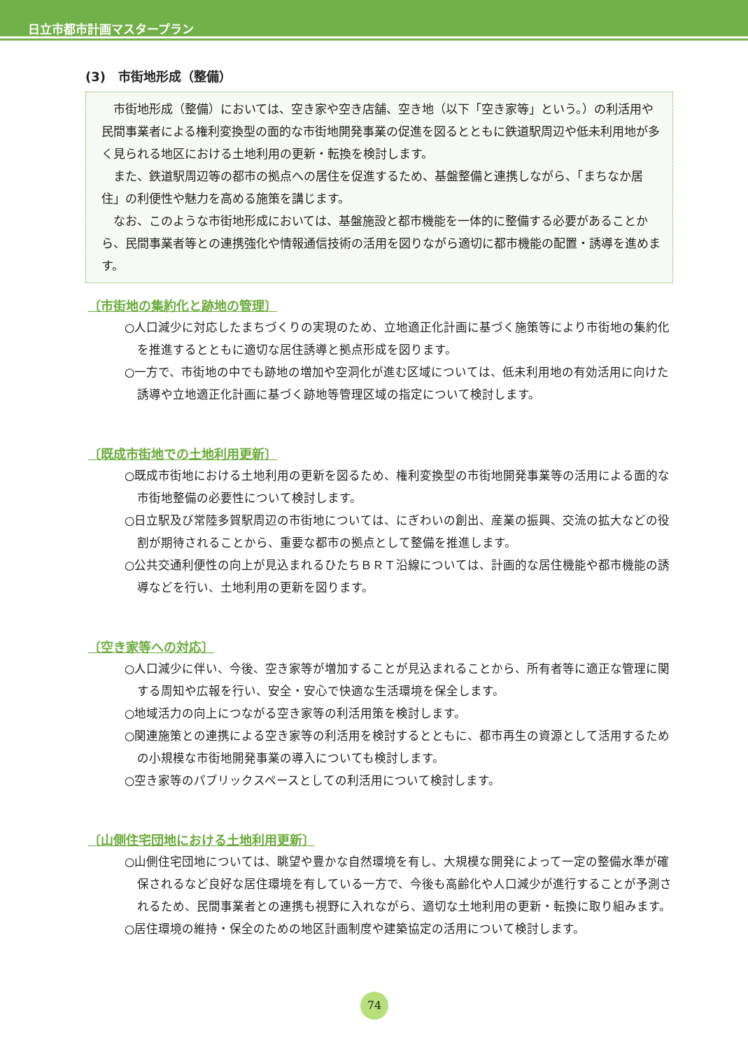日立市都市計画マスタープラン
(3)　市街地形成（整備）
市街地形成（整備）においては、空き家や空き店舗、空き地（以下「空き家等」という。）の利活用や民間事業者による権利変換型の面的な市街地開発事業の促進を図るとともに鉄道駅周辺や低未利用地が多く見られる地区における土地利用の更新・転換を検討します。
また、鉄道駅周辺等の都市の拠点への居住を促進するため、基盤整備と連携しながら、「まちなか居住」の利便性や魅力を高める施策を講じます。
なお、このような市街地形成においては、基盤施設と都市機能を一体的に整備する必要があることから、民間事業者等との連携強化や情報通信技術の活用を図りながら適切に都市機能の配置・誘導を進めます。
〔市街地の集約化と跡地の管理〕
○人口減少に対応したまちづくりの実現のため、立地適正化計画に基づく施策等により市街地の集約化を推進するとともに適切な居住誘導と拠点形成を図ります。
○一方で、市街地の中でも跡地の増加や空洞化が進む区域については、低未利用地の有効活用に向けた誘導や立地適正化計画に基づく跡地等管理区域の指定について検討します。
〔既成市街地での土地利用更新〕
○既成市街地における土地利用の更新を図るため、権利変換型の市街地開発事業等の活用による面的な市街地整備の必要性について検討します。
○日立駅及び常陸多賀駅周辺の市街地については、にぎわいの創出、産業の振興、交流の拡大などの役割が期待されることから、重要な都市の拠点として整備を推進します。
○公共交通利便性の向上が見込まれるひたちＢＲＴ沿線については、計画的な居住機能や都市機能の誘導などを行い、土地利用の更新を図ります。
〔空き家等への対応〕
○人口減少に伴い、今後、空き家等が増加することが見込まれることから、所有者等に適正な管理に関する周知や広報を行い、安全・安心で快適な生活環境を保全します。
○地域活力の向上につながる空き家等の利活用策を検討します。
○関連施策との連携による空き家等の利活用を検討するとともに、都市再生の資源として活用するための小規模な市街地開発事業の導入についても検討します。
○空き家等のパブリックスペースとしての利活用について検討します。
〔山側住宅団地における土地利用更新〕
○山側住宅団地については、眺望や豊かな自然環境を有し、大規模な開発によって一定の整備水準が確保されるなど良好な居住環境を有している一方で、今後も高齢化や人口減少が進行することが予測されるため、民間事業者との連携も視野に入れながら、適切な土地利用の更新・転換に取り組みます。
○居住環境の維持・保全のための地区計画制度や建築協定の活用について検討します。
74